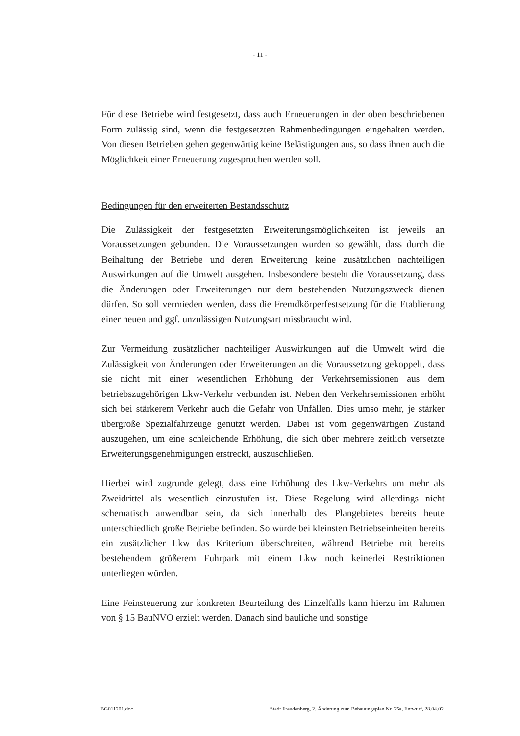- 11 -
Für diese Betriebe wird festgesetzt, dass auch Erneuerungen in der oben beschriebenen Form zulässig sind, wenn die festgesetzten Rahmenbedingungen eingehalten werden. Von diesen Betrieben gehen gegenwärtig keine Belästigungen aus, so dass ihnen auch die Möglichkeit einer Erneuerung zugesprochen werden soll.
Bedingungen für den erweiterten Bestandsschutz
Die Zulässigkeit der festgesetzten Erweiterungsmöglichkeiten ist jeweils an Voraussetzungen gebunden. Die Voraussetzungen wurden so gewählt, dass durch die Beihaltung der Betriebe und deren Erweiterung keine zusätzlichen nachteiligen Auswirkungen auf die Umwelt ausgehen. Insbesondere besteht die Voraussetzung, dass die Änderungen oder Erweiterungen nur dem bestehenden Nutzungszweck dienen dürfen. So soll vermieden werden, dass die Fremdkörperfestsetzung für die Etablierung einer neuen und ggf. unzulässigen Nutzungsart missbraucht wird.
Zur Vermeidung zusätzlicher nachteiliger Auswirkungen auf die Umwelt wird die Zulässigkeit von Änderungen oder Erweiterungen an die Voraussetzung gekoppelt, dass sie nicht mit einer wesentlichen Erhöhung der Verkehrsemissionen aus dem betriebszugehörigen Lkw-Verkehr verbunden ist. Neben den Verkehrsemissionen erhöht sich bei stärkerem Verkehr auch die Gefahr von Unfällen. Dies umso mehr, je stärker übergroße Spezialfahrzeuge genutzt werden. Dabei ist vom gegenwärtigen Zustand auszugehen, um eine schleichende Erhöhung, die sich über mehrere zeitlich versetzte Erweiterungsgenehmigungen erstreckt, auszuschließen.
Hierbei wird zugrunde gelegt, dass eine Erhöhung des Lkw-Verkehrs um mehr als Zweidrittel als wesentlich einzustufen ist. Diese Regelung wird allerdings nicht schematisch anwendbar sein, da sich innerhalb des Plangebietes bereits heute unterschiedlich große Betriebe befinden. So würde bei kleinsten Betriebseinheiten bereits ein zusätzlicher Lkw das Kriterium überschreiten, während Betriebe mit bereits bestehendem größerem Fuhrpark mit einem Lkw noch keinerlei Restriktionen unterliegen würden.
Eine Feinsteuerung zur konkreten Beurteilung des Einzelfalls kann hierzu im Rahmen von § 15 BauNVO erzielt werden. Danach sind bauliche und sonstige
BG011201.doc Stadt Freudenberg, 2. Änderung zum Bebauungsplan Nr. 25a, Entwurf, 28.04.02